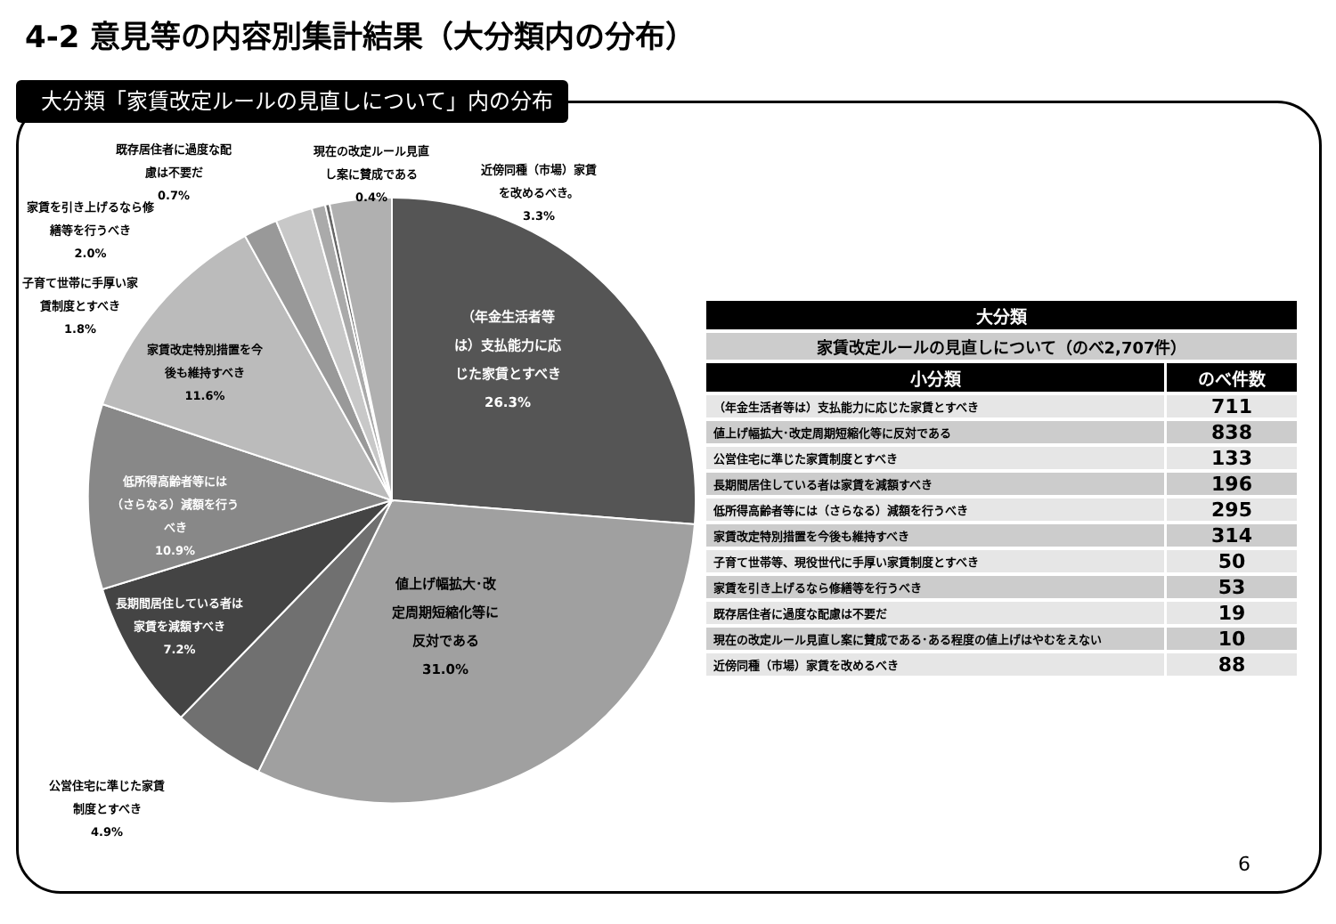4-2 意見等の内容別集計結果（大分類内の分布）
大分類「家賃改定ルールの見直しについて」内の分布
（年金生活者等
は）支払能力に応
じた家賃とすべき
26.3%
値上げ幅拡大･改
定周期短縮化等に
反対である
31.0%
家賃改定特別措置を今
後も維持すべき
11.6%
低所得高齢者等には
（さらなる）減額を行う
べき
10.9%
長期間居住している者は
家賃を減額すべき
7.2%
公営住宅に準じた家賃
制度とすべき
4.9%
子育て世帯に手厚い家
賃制度とすべき
1.8%
家賃を引き上げるなら修
繕等を行うべき
2.0%
既存居住者に過度な配
慮は不要だ
0.7%
現在の改定ルール見直
し案に賛成である
0.4%
近傍同種（市場）家賃
を改めるべき。
3.3%
| 大分類 | |
| --- | --- |
| 家賃改定ルールの見直しについて（のべ2,707件） | |
| 小分類 | のべ件数 |
| （年金生活者等は）支払能力に応じた家賃とすべき | 711 |
| 値上げ幅拡大･改定周期短縮化等に反対である | 838 |
| 公営住宅に準じた家賃制度とすべき | 133 |
| 長期間居住している者は家賃を減額すべき | 196 |
| 低所得高齢者等には（さらなる）減額を行うべき | 295 |
| 家賃改定特別措置を今後も維持すべき | 314 |
| 子育て世帯等、現役世代に手厚い家賃制度とすべき | 50 |
| 家賃を引き上げるなら修繕等を行うべき | 53 |
| 既存居住者に過度な配慮は不要だ | 19 |
| 現在の改定ルール見直し案に賛成である･ある程度の値上げはやむをえない | 10 |
| 近傍同種（市場）家賃を改めるべき | 88 |
6